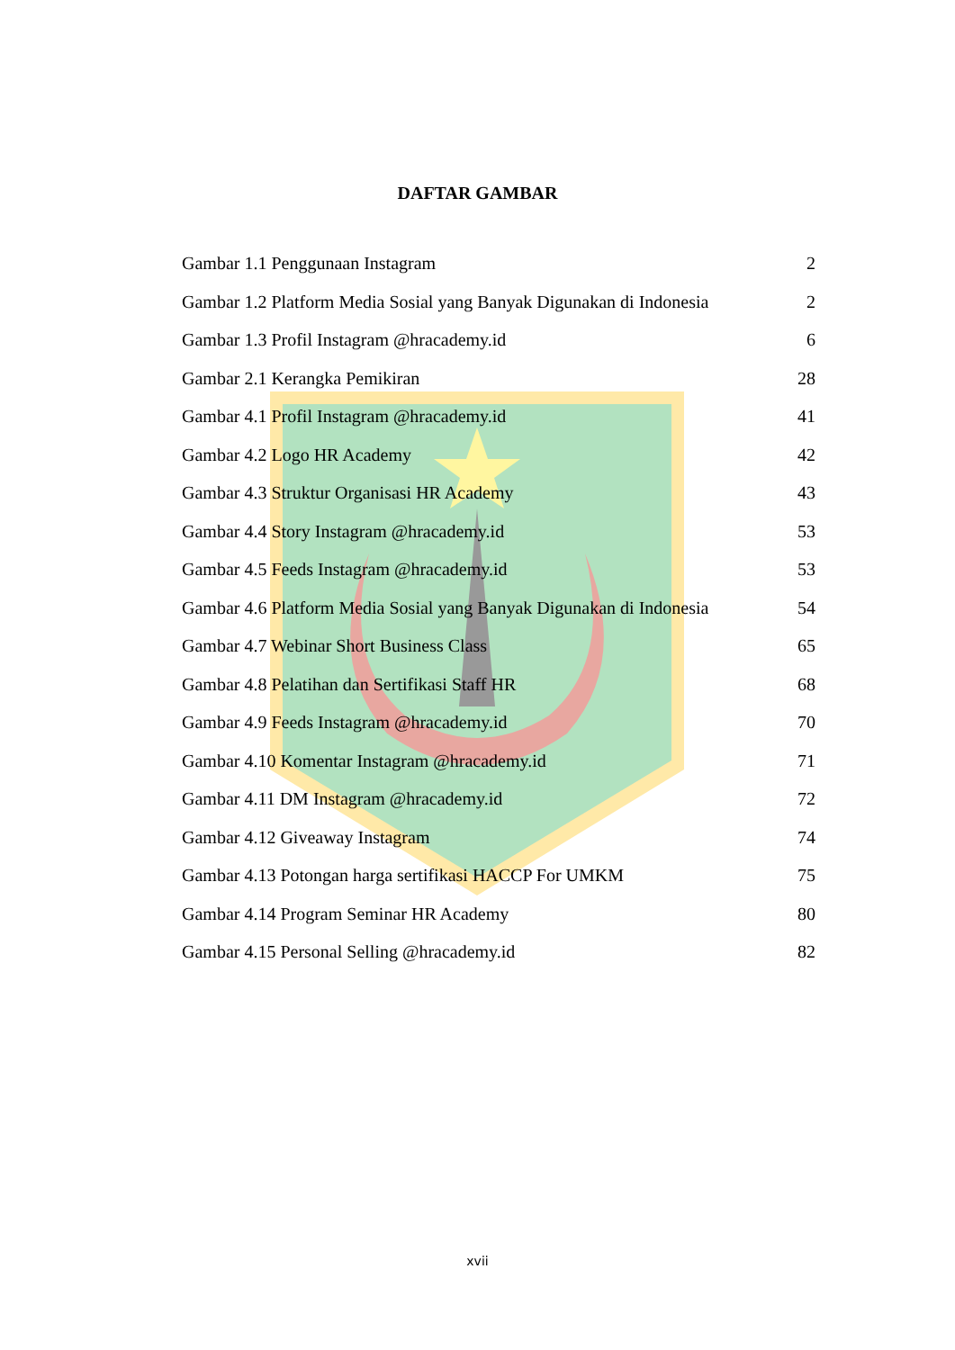DAFTAR GAMBAR
Gambar 1.1 Penggunaan Instagram 2
Gambar 1.2 Platform Media Sosial yang Banyak Digunakan di Indonesia 2
Gambar 1.3 Profil Instagram @hracademy.id 6
Gambar 2.1 Kerangka Pemikiran 28
Gambar 4.1 Profil Instagram @hracademy.id 41
Gambar 4.2 Logo HR Academy 42
Gambar 4.3 Struktur Organisasi HR Academy 43
Gambar 4.4 Story Instagram @hracademy.id 53
Gambar 4.5 Feeds Instagram @hracademy.id 53
Gambar 4.6 Platform Media Sosial yang Banyak Digunakan di Indonesia 54
Gambar 4.7 Webinar Short Business Class 65
Gambar 4.8 Pelatihan dan Sertifikasi Staff HR 68
Gambar 4.9 Feeds Instagram @hracademy.id 70
Gambar 4.10 Komentar Instagram @hracademy.id 71
Gambar 4.11 DM Instagram @hracademy.id 72
Gambar 4.12 Giveaway Instagram 74
Gambar 4.13 Potongan harga sertifikasi HACCP For UMKM 75
Gambar 4.14 Program Seminar HR Academy 80
Gambar 4.15 Personal Selling @hracademy.id 82
xvii